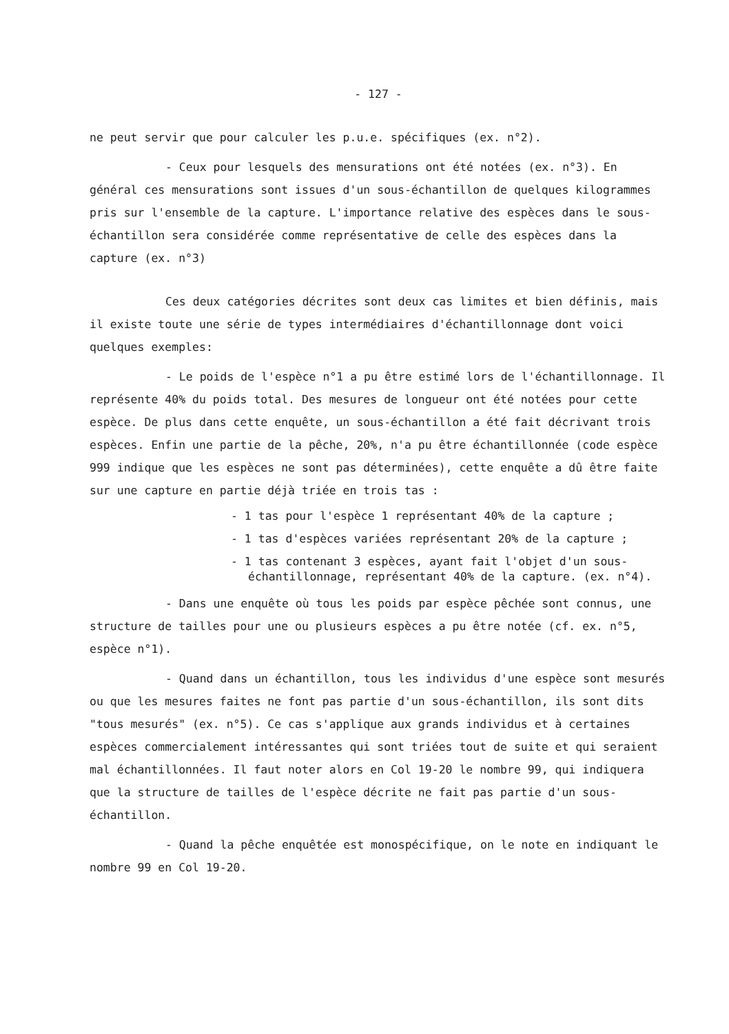- 127 -
ne peut servir que pour calculer les p.u.e. spécifiques (ex. n°2).
- Ceux pour lesquels des mensurations ont été notées (ex. n°3). En général ces mensurations sont issues d'un sous-échantillon de quelques kilogrammes pris sur l'ensemble de la capture. L'importance relative des espèces dans le sous-échantillon sera considérée comme représentative de celle des espèces dans la capture (ex. n°3)
Ces deux catégories décrites sont deux cas limites et bien définis, mais il existe toute une série de types intermédiaires d'échantillonnage dont voici quelques exemples:
- Le poids de l'espèce n°1 a pu être estimé lors de l'échantillonnage. Il représente 40% du poids total. Des mesures de longueur ont été notées pour cette espèce. De plus dans cette enquête, un sous-échantillon a été fait décrivant trois espèces. Enfin une partie de la pêche, 20%, n'a pu être échantillonnée (code espèce 999 indique que les espèces ne sont pas déterminées), cette enquête a dû être faite sur une capture en partie déjà triée en trois tas :
- 1 tas pour l'espèce 1 représentant 40% de la capture ;
- 1 tas d'espèces variées représentant 20% de la capture ;
- 1 tas contenant 3 espèces, ayant fait l'objet d'un sous-échantillonnage, représentant 40% de la capture. (ex. n°4).
- Dans une enquête où tous les poids par espèce pêchée sont connus, une structure de tailles pour une ou plusieurs espèces a pu être notée (cf. ex. n°5, espèce n°1).
- Quand dans un échantillon, tous les individus d'une espèce sont mesurés ou que les mesures faites ne font pas partie d'un sous-échantillon, ils sont dits "tous mesurés" (ex. n°5). Ce cas s'applique aux grands individus et à certaines espèces commercialement intéressantes qui sont triées tout de suite et qui seraient mal échantillonnées. Il faut noter alors en Col 19-20 le nombre 99, qui indiquera que la structure de tailles de l'espèce décrite ne fait pas partie d'un sous-échantillon.
- Quand la pêche enquêtée est monospécifique, on le note en indiquant le nombre 99 en Col 19-20.